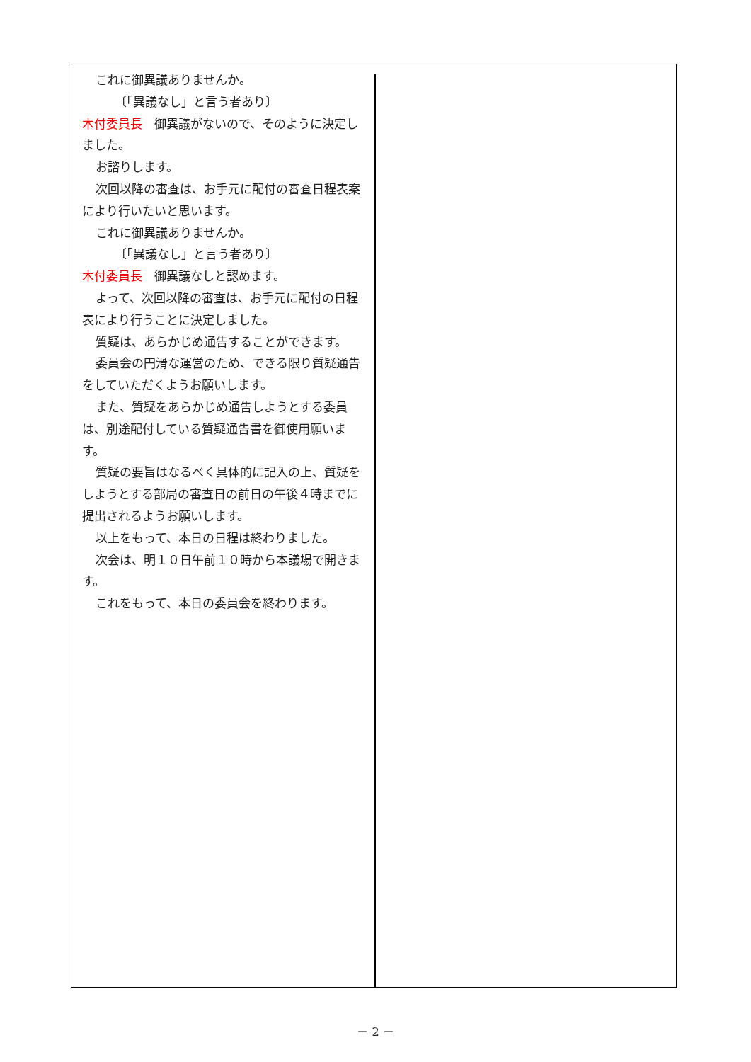これに御異議ありませんか。
〔「異議なし」と言う者あり〕
木付委員長　御異議がないので、そのように決定しました。
お諮りします。
次回以降の審査は、お手元に配付の審査日程表案により行いたいと思います。
これに御異議ありませんか。
〔「異議なし」と言う者あり〕
木付委員長　御異議なしと認めます。
よって、次回以降の審査は、お手元に配付の日程表により行うことに決定しました。
質疑は、あらかじめ通告することができます。
委員会の円滑な運営のため、できる限り質疑通告をしていただくようお願いします。
また、質疑をあらかじめ通告しようとする委員は、別途配付している質疑通告書を御使用願います。
質疑の要旨はなるべく具体的に記入の上、質疑をしようとする部局の審査日の前日の午後４時までに提出されるようお願いします。
以上をもって、本日の日程は終わりました。
次会は、明１０日午前１０時から本議場で開きます。
これをもって、本日の委員会を終わります。
－ 2 －